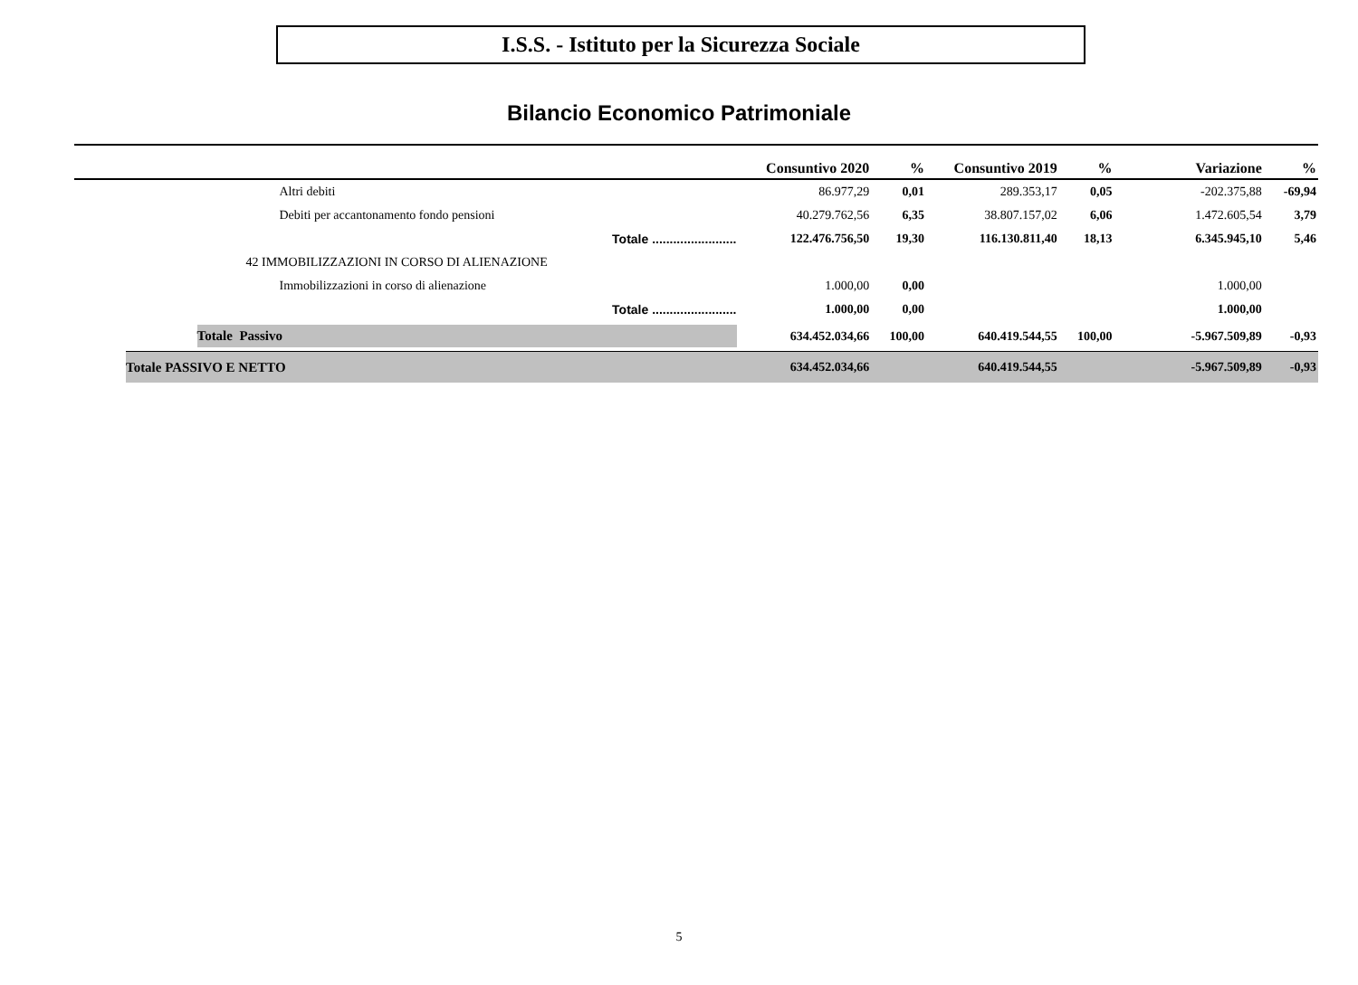I.S.S. - Istituto per la Sicurezza Sociale
Bilancio Economico Patrimoniale
| | Consuntivo 2020 | % | Consuntivo 2019 | % | Variazione | % |
| --- | --- | --- | --- | --- | --- | --- |
| Altri debiti | 86.977,29 | 0,01 | 289.353,17 | 0,05 | -202.375,88 | -69,94 |
| Debiti per accantonamento fondo pensioni | 40.279.762,56 | 6,35 | 38.807.157,02 | 6,06 | 1.472.605,54 | 3,79 |
| Totale ........................ | 122.476.756,50 | 19,30 | 116.130.811,40 | 18,13 | 6.345.945,10 | 5,46 |
| 42 IMMOBILIZZAZIONI IN CORSO DI ALIENAZIONE | | | | | | |
| Immobilizzazioni in corso di alienazione | 1.000,00 | 0,00 | | | 1.000,00 | |
| Totale ........................ | 1.000,00 | 0,00 | | | 1.000,00 | |
| Totale Passivo | 634.452.034,66 | 100,00 | 640.419.544,55 | 100,00 | -5.967.509,89 | -0,93 |
| Totale PASSIVO E NETTO | 634.452.034,66 | | 640.419.544,55 | | -5.967.509,89 | -0,93 |
5